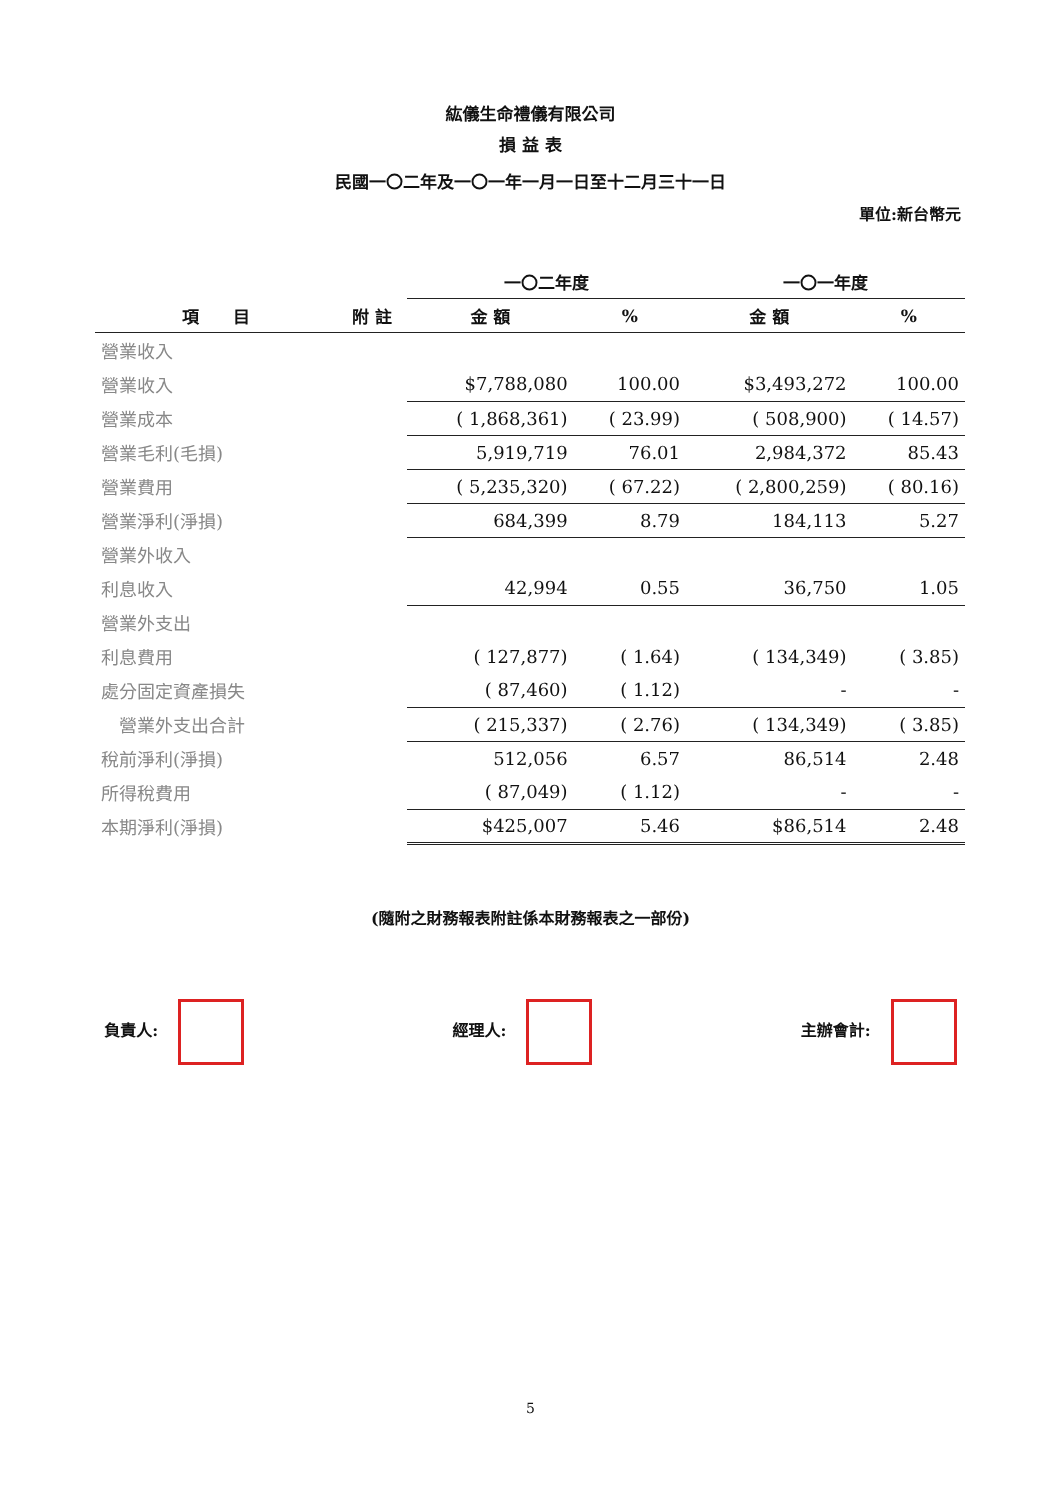紘儀生命禮儀有限公司
損 益 表
民國一〇二年及一〇一年一月一日至十二月三十一日
單位:新台幣元
| | | 一〇二年度 | | 一〇一年度 | |
| --- | --- | --- | --- | --- | --- |
| 項 目 | 附 註 | 金 額 | % | 金 額 | % |
| 營業收入 | | | | | |
| 營業收入 | | $7,788,080 | 100.00 | $3,493,272 | 100.00 |
| 營業成本 | | ( 1,868,361) | ( 23.99) | ( 508,900) | ( 14.57) |
| 營業毛利(毛損) | | 5,919,719 | 76.01 | 2,984,372 | 85.43 |
| 營業費用 | | ( 5,235,320) | ( 67.22) | ( 2,800,259) | ( 80.16) |
| 營業淨利(淨損) | | 684,399 | 8.79 | 184,113 | 5.27 |
| 營業外收入 | | | | | |
| 利息收入 | | 42,994 | 0.55 | 36,750 | 1.05 |
| 營業外支出 | | | | | |
| 利息費用 | | ( 127,877) | ( 1.64) | ( 134,349) | ( 3.85) |
| 處分固定資產損失 | | ( 87,460) | ( 1.12) | - | - |
| 營業外支出合計 | | ( 215,337) | ( 2.76) | ( 134,349) | ( 3.85) |
| 稅前淨利(淨損) | | 512,056 | 6.57 | 86,514 | 2.48 |
| 所得稅費用 | | ( 87,049) | ( 1.12) | - | - |
| 本期淨利(淨損) | | $425,007 | 5.46 | $86,514 | 2.48 |
(隨附之財務報表附註係本財務報表之一部份)
負責人: 經理人: 主辦會計:
5